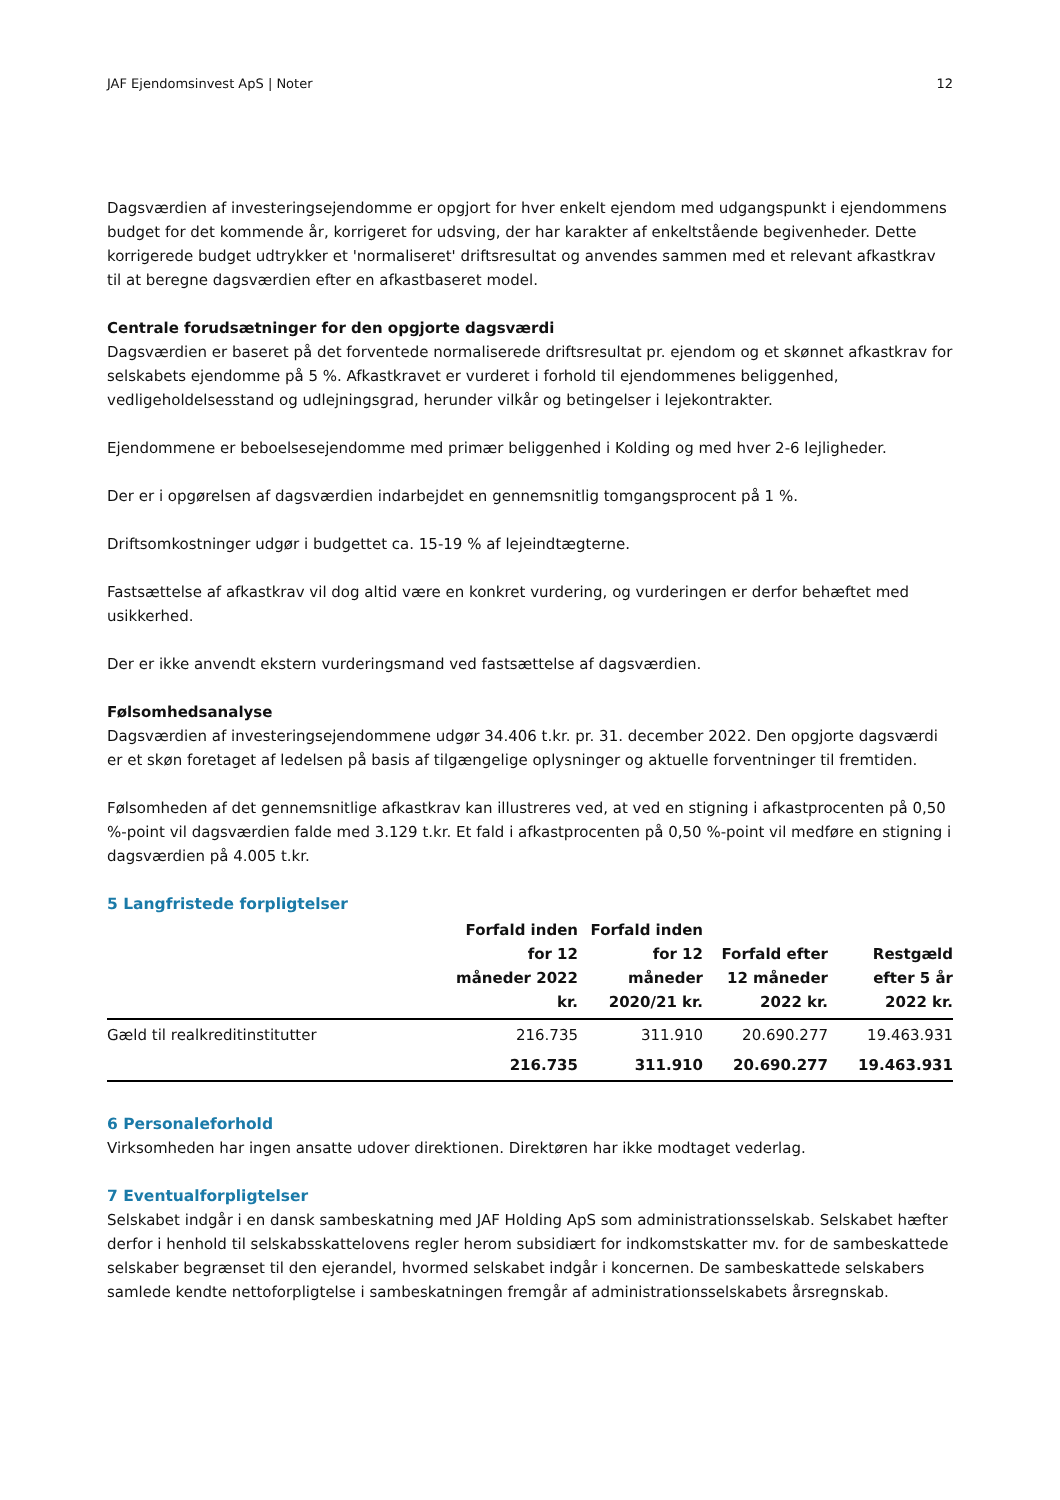JAF Ejendomsinvest ApS | Noter 12
Dagsværdien af investeringsejendomme er opgjort for hver enkelt ejendom med udgangspunkt i ejendommens budget for det kommende år, korrigeret for udsving, der har karakter af enkeltstående begivenheder. Dette korrigerede budget udtrykker et 'normaliseret' driftsresultat og anvendes sammen med et relevant afkastkrav til at beregne dagsværdien efter en afkastbaseret model.
Centrale forudsætninger for den opgjorte dagsværdi
Dagsværdien er baseret på det forventede normaliserede driftsresultat pr. ejendom og et skønnet afkastkrav for selskabets ejendomme på 5 %. Afkastkravet er vurderet i forhold til ejendommenes beliggenhed, vedligeholdelsesstand og udlejningsgrad, herunder vilkår og betingelser i lejekontrakter.
Ejendommene er beboelsesejendomme med primær beliggenhed i Kolding og med hver 2-6 lejligheder.
Der er i opgørelsen af dagsværdien indarbejdet en gennemsnitlig tomgangsprocent på 1 %.
Driftsomkostninger udgør i budgettet ca. 15-19 % af lejeindtægterne.
Fastsættelse af afkastkrav vil dog altid være en konkret vurdering, og vurderingen er derfor behæftet med usikkerhed.
Der er ikke anvendt ekstern vurderingsmand ved fastsættelse af dagsværdien.
Følsomhedsanalyse
Dagsværdien af investeringsejendommene udgør 34.406 t.kr. pr. 31. december 2022. Den opgjorte dagsværdi er et skøn foretaget af ledelsen på basis af tilgængelige oplysninger og aktuelle forventninger til fremtiden.
Følsomheden af det gennemsnitlige afkastkrav kan illustreres ved, at ved en stigning i afkastprocenten på 0,50 %-point vil dagsværdien falde med 3.129 t.kr. Et fald i afkastprocenten på 0,50 %-point vil medføre en stigning i dagsværdien på 4.005 t.kr.
5 Langfristede forpligtelser
| | Forfald inden for 12 måneder 2022 kr. | Forfald inden for 12 måneder 2020/21 kr. | Forfald efter 12 måneder 2022 kr. | Restgæld efter 5 år 2022 kr. |
| --- | --- | --- | --- | --- |
| Gæld til realkreditinstitutter | 216.735 | 311.910 | 20.690.277 | 19.463.931 |
| | 216.735 | 311.910 | 20.690.277 | 19.463.931 |
6 Personaleforhold
Virksomheden har ingen ansatte udover direktionen. Direktøren har ikke modtaget vederlag.
7 Eventualforpligtelser
Selskabet indgår i en dansk sambeskatning med JAF Holding ApS som administrationsselskab. Selskabet hæfter derfor i henhold til selskabsskattelovens regler herom subsidiært for indkomstskatter mv. for de sambeskattede selskaber begrænset til den ejerandel, hvormed selskabet indgår i koncernen. De sambeskattede selskabers samlede kendte nettoforpligtelse i sambeskatningen fremgår af administrationsselskabets årsregnskab.